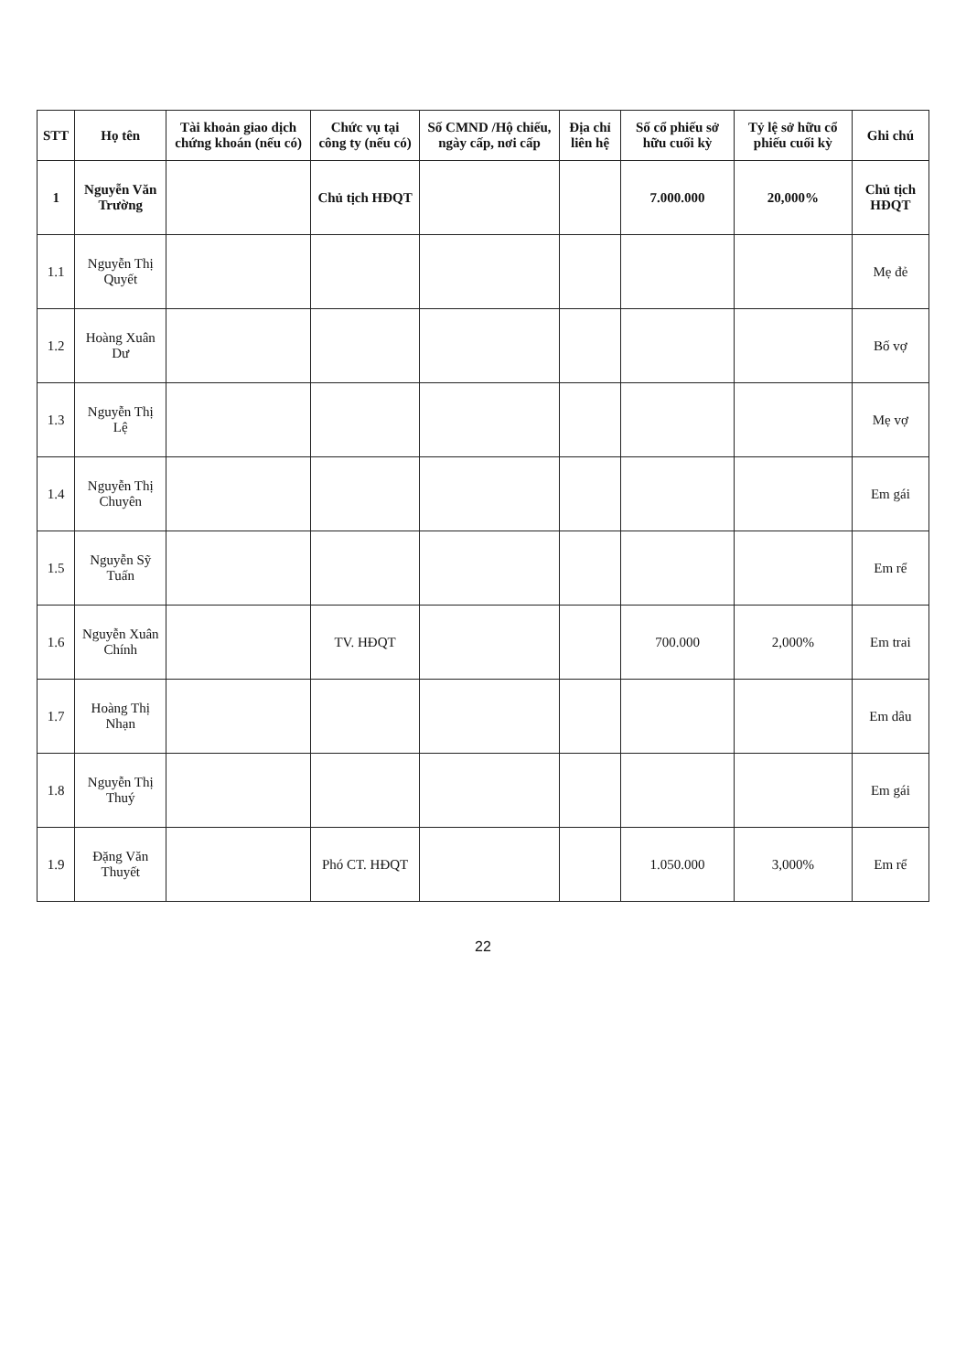| STT | Họ tên | Tài khoản giao dịch chứng khoán (nếu có) | Chức vụ tại công ty (nếu có) | Số CMND /Hộ chiếu, ngày cấp, nơi cấp | Địa chỉ liên hệ | Số cổ phiếu sở hữu cuối kỳ | Tỷ lệ sở hữu cổ phiếu cuối kỳ | Ghi chú |
| --- | --- | --- | --- | --- | --- | --- | --- | --- |
| 1 | Nguyễn Văn Trường | | Chủ tịch HĐQT | | | 7.000.000 | 20,000% | Chủ tịch HĐQT |
| 1.1 | Nguyễn Thị Quyết | | | | | | | Mẹ đẻ |
| 1.2 | Hoàng Xuân Dư | | | | | | | Bố vợ |
| 1.3 | Nguyễn Thị Lệ | | | | | | | Mẹ vợ |
| 1.4 | Nguyễn Thị Chuyên | | | | | | | Em gái |
| 1.5 | Nguyễn Sỹ Tuấn | | | | | | | Em rể |
| 1.6 | Nguyễn Xuân Chính | | TV. HĐQT | | | 700.000 | 2,000% | Em trai |
| 1.7 | Hoàng Thị Nhạn | | | | | | | Em dâu |
| 1.8 | Nguyễn Thị Thuý | | | | | | | Em gái |
| 1.9 | Đặng Văn Thuyết | | Phó CT. HĐQT | | | 1.050.000 | 3,000% | Em rể |
22